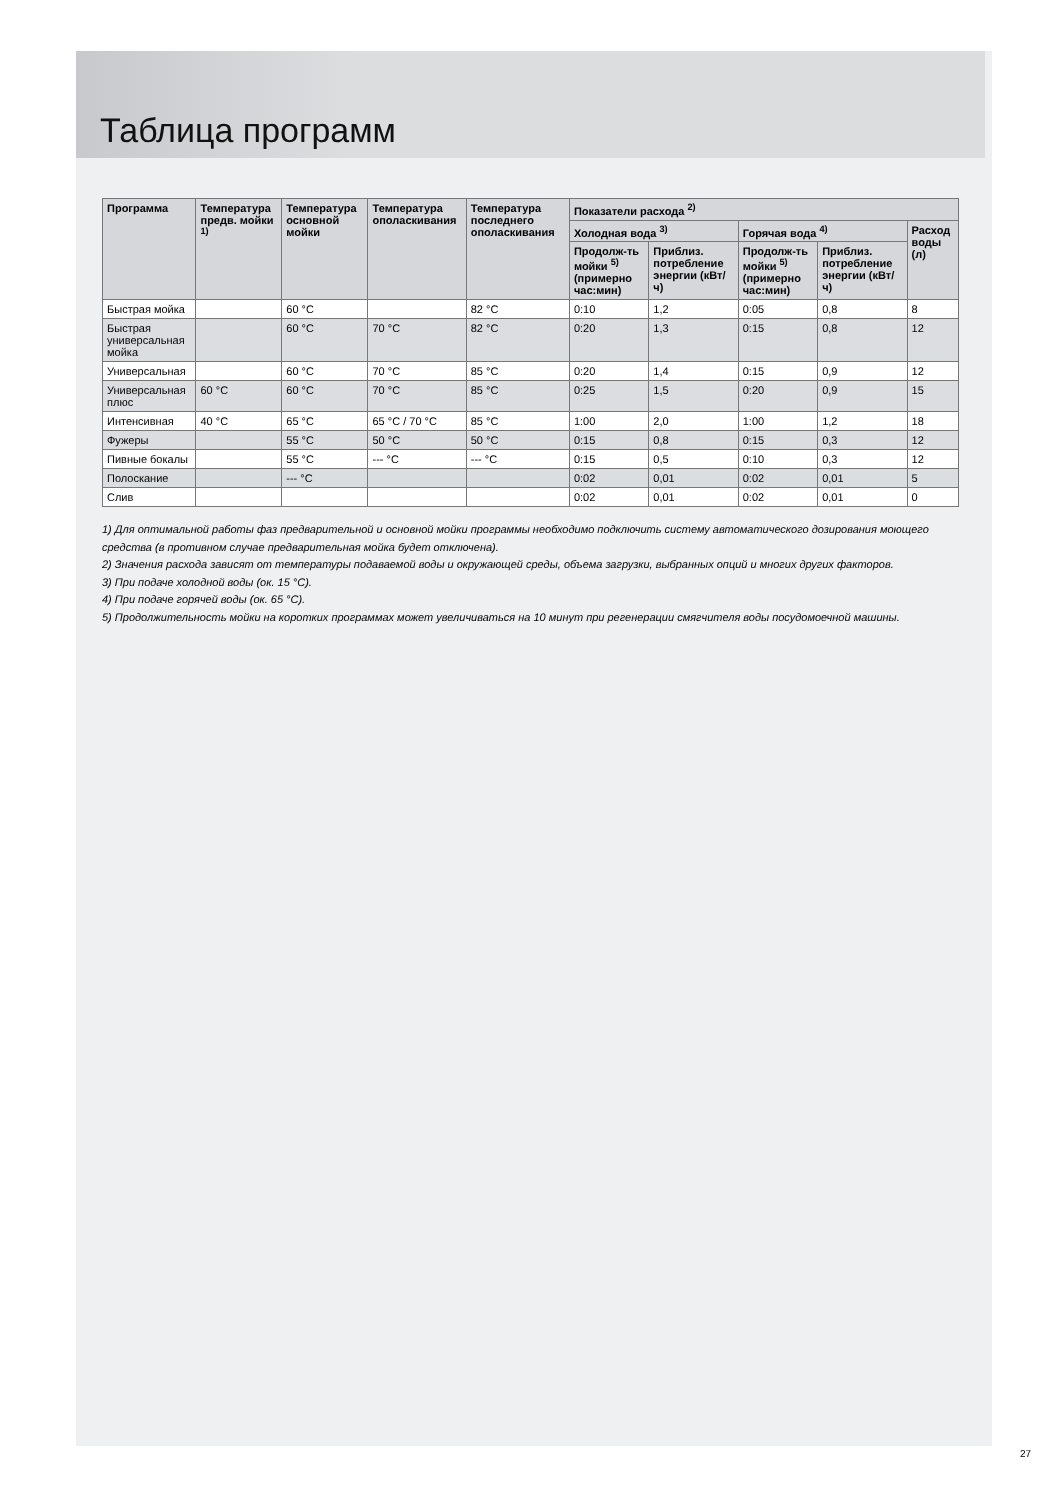Таблица программ
| Программа | Температура предв. мойки <sup>1)</sup> | Температура основной мойки | Температура ополаскивания | Температура последнего ополаскивания | Показатели расхода <sup>2)</sup> | | | | |
| --- | --- | --- | --- | --- | --- | --- | --- | --- | --- |
| | | | | | Холодная вода <sup>3)</sup> | | Горячая вода <sup>4)</sup> | | Расход воды (л) |
| | | | | | Продолж-ть мойки <sup>5)</sup> (примерно час:мин) | Приблиз. потребление энергии (кВт/ч) | Продолж-ть мойки <sup>5)</sup> (примерно час:мин) | Приблиз. потребление энергии (кВт/ч) | |
| Быстрая мойка | | 60 °C | | 82 °C | 0:10 | 1,2 | 0:05 | 0,8 | 8 |
| Быстрая универсальная мойка | | 60 °C | 70 °C | 82 °C | 0:20 | 1,3 | 0:15 | 0,8 | 12 |
| Универсальная | | 60 °C | 70 °C | 85 °C | 0:20 | 1,4 | 0:15 | 0,9 | 12 |
| Универсальная плюс | 60 °C | 60 °C | 70 °C | 85 °C | 0:25 | 1,5 | 0:20 | 0,9 | 15 |
| Интенсивная | 40 °C | 65 °C | 65 °C / 70 °C | 85 °C | 1:00 | 2,0 | 1:00 | 1,2 | 18 |
| Фужеры | | 55 °C | 50 °C | 50 °C | 0:15 | 0,8 | 0:15 | 0,3 | 12 |
| Пивные бокалы | | 55 °C | --- °C | --- °C | 0:15 | 0,5 | 0:10 | 0,3 | 12 |
| Полоскание | | --- °C | | | 0:02 | 0,01 | 0:02 | 0,01 | 5 |
| Слив | | | | | 0:02 | 0,01 | 0:02 | 0,01 | 0 |
1) Для оптимальной работы фаз предварительной и основной мойки программы необходимо подключить систему автоматического дозирования моющего средства (в противном случае предварительная мойка будет отключена).
2) Значения расхода зависят от температуры подаваемой воды и окружающей среды, объема загрузки, выбранных опций и многих других факторов.
3) При подаче холодной воды (ок. 15 °C).
4) При подаче горячей воды (ок. 65 °C).
5) Продолжительность мойки на коротких программах может увеличиваться на 10 минут при регенерации смягчителя воды посудомоечной машины.
27